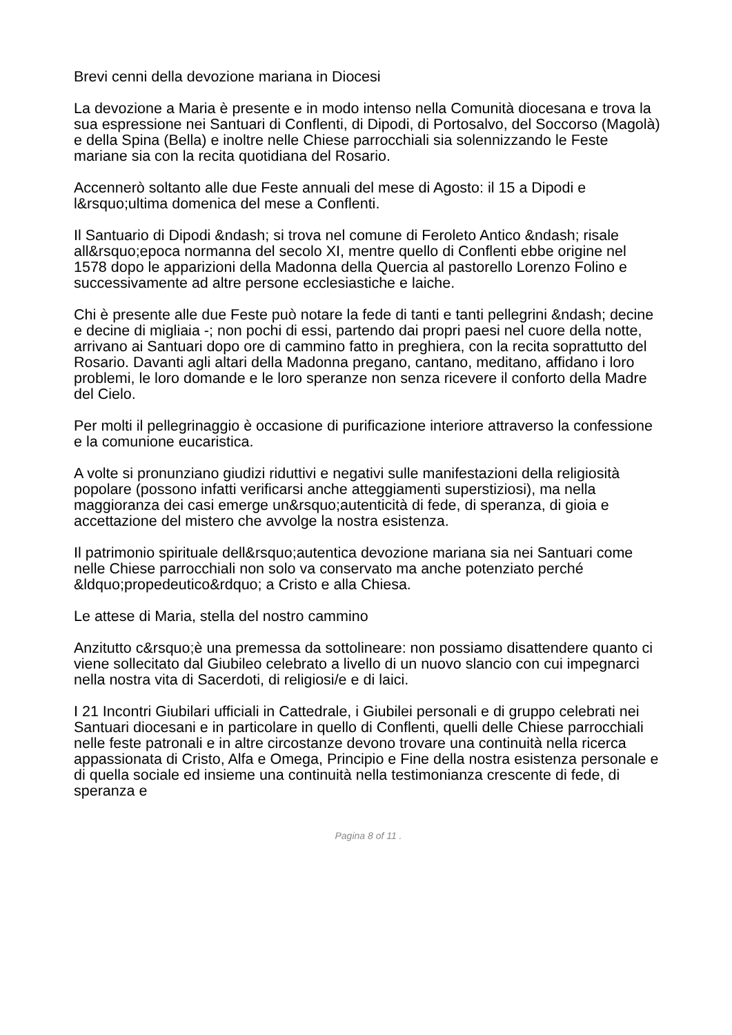Brevi cenni della devozione mariana in Diocesi
La devozione a Maria è presente e in modo intenso nella Comunità diocesana e trova la sua espressione nei Santuari di Conflenti, di Dipodi, di Portosalvo, del Soccorso (Magolà) e della Spina (Bella) e inoltre nelle Chiese parrocchiali sia solennizzando le Feste mariane sia con la recita quotidiana del Rosario.
Accennerò soltanto alle due Feste annuali del mese di Agosto: il 15 a Dipodi e l&rsquo;ultima domenica del mese a Conflenti.
Il Santuario di Dipodi &ndash; si trova nel comune di Feroleto Antico &ndash; risale all&rsquo;epoca normanna del secolo XI, mentre quello di Conflenti ebbe origine nel 1578 dopo le apparizioni della Madonna della Quercia al pastorello Lorenzo Folino e successivamente ad altre persone ecclesiastiche e laiche.
Chi è presente alle due Feste può notare la fede di tanti e tanti pellegrini &ndash; decine e decine di migliaia -; non pochi di essi, partendo dai propri paesi nel cuore della notte, arrivano ai Santuari dopo ore di cammino fatto in preghiera, con la recita soprattutto del Rosario. Davanti agli altari della Madonna pregano, cantano, meditano, affidano i loro problemi, le loro domande e le loro speranze non senza ricevere il conforto della Madre del Cielo.
Per molti il pellegrinaggio è occasione di purificazione interiore attraverso la confessione e la comunione eucaristica.
A volte si pronunziano giudizi riduttivi e negativi sulle manifestazioni della religiosità popolare (possono infatti verificarsi anche atteggiamenti superstiziosi), ma nella maggioranza dei casi emerge un&rsquo;autenticità di fede, di speranza, di gioia e accettazione del mistero che avvolge la nostra esistenza.
Il patrimonio spirituale dell&rsquo;autentica devozione mariana sia nei Santuari come nelle Chiese parrocchiali non solo va conservato ma anche potenziato perché &ldquo;propedeutico&rdquo; a Cristo e alla Chiesa.
Le attese di Maria, stella del nostro cammino
Anzitutto c&rsquo;è una premessa da sottolineare: non possiamo disattendere quanto ci viene sollecitato dal Giubileo celebrato a livello di un nuovo slancio con cui impegnarci nella nostra vita di Sacerdoti, di religiosi/e e di laici.
I 21 Incontri Giubilari ufficiali in Cattedrale, i Giubilei personali e di gruppo celebrati nei Santuari diocesani e in particolare in quello di Conflenti, quelli delle Chiese parrocchiali nelle feste patronali e in altre circostanze devono trovare una continuità nella ricerca appassionata di Cristo, Alfa e Omega, Principio e Fine della nostra esistenza personale e di quella sociale ed insieme una continuità nella testimonianza crescente di fede, di speranza e
Pagina 8 of 11 .